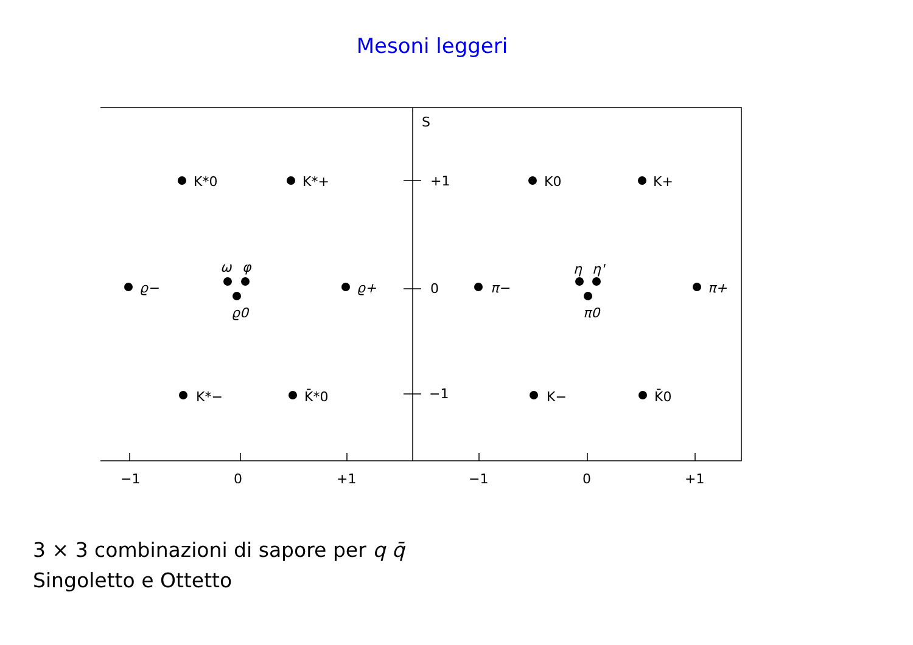Mesoni leggeri
K*0
K*+
ϱ−
ω
φ
ϱ0
ϱ+
K*−
K̄*0
S
+1
0
−1
K0
K+
π−
η
η'
π0
π+
K−
K̄0
−1
0
+1
−1
0
+1
3 × 3 combinazioni di sapore per q q̄
Singoletto e Ottetto